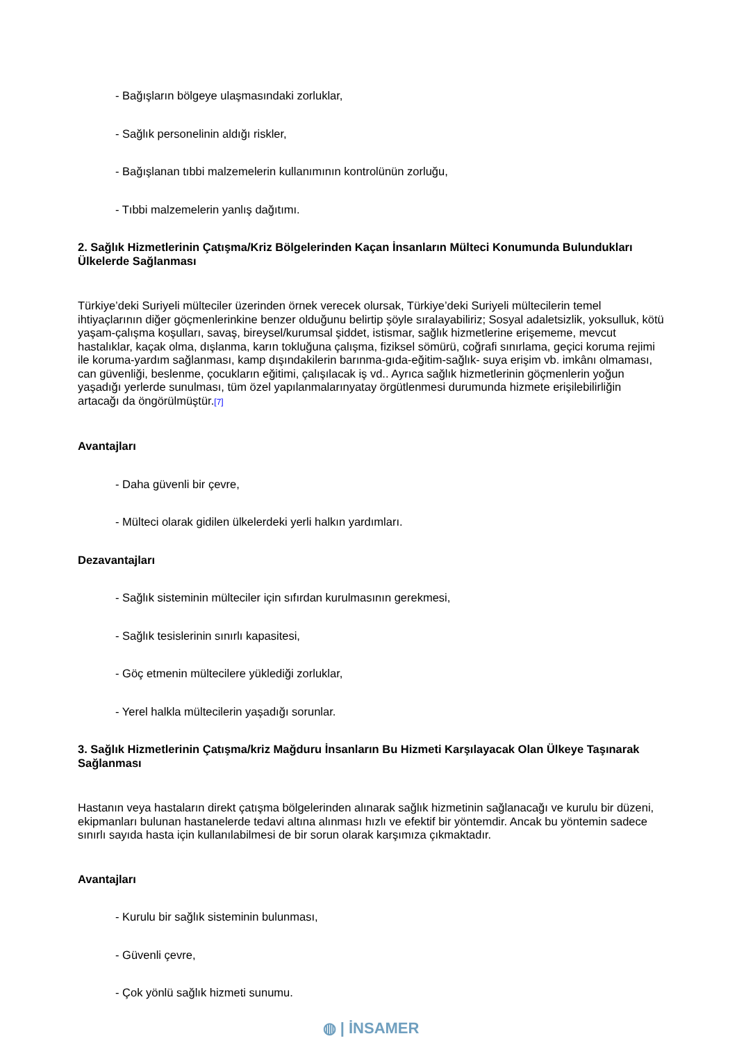- Bağışların bölgeye ulaşmasındaki zorluklar,
- Sağlık personelinin aldığı riskler,
- Bağışlanan tıbbi malzemelerin kullanımının kontrolünün zorluğu,
- Tıbbi malzemelerin yanlış dağıtımı.
2. Sağlık Hizmetlerinin Çatışma/Kriz Bölgelerinden Kaçan İnsanların Mülteci Konumunda Bulundukları Ülkelerde Sağlanması
Türkiye’deki Suriyeli mülteciler üzerinden örnek verecek olursak, Türkiye’deki Suriyeli mültecilerin temel ihtiyaçlarının diğer göçmenlerinkine benzer olduğunu belirtip şöyle sıralayabiliriz; Sosyal adaletsizlik, yoksulluk, kötü yaşam-çalışma koşulları, savaş, bireysel/kurumsal şiddet, istismar, sağlık hizmetlerine erişememe, mevcut hastalıklar, kaçak olma, dışlanma, karın tokluğuna çalışma, fiziksel sömürü, coğrafi sınırlama, geçici koruma rejimi ile koruma-yardım sağlanması, kamp dışındakilerin barınma-gıda-eğitim-sağlık- suya erişim vb. imkânı olmaması, can güvenliği, beslenme, çocukların eğitimi, çalışılacak iş vd.. Ayrıca sağlık hizmetlerinin göçmenlerin yoğun yaşadığı yerlerde sunulması, tüm özel yapılanmalarınyatay örgütlenmesi durumunda hizmete erişilebilirliğin artacağı da öngörülmüştür.[7]
Avantajları
- Daha güvenli bir çevre,
- Mülteci olarak gidilen ülkelerdeki yerli halkın yardımları.
Dezavantajları
- Sağlık sisteminin mülteciler için sıfırdan kurulmasının gerekmesi,
- Sağlık tesislerinin sınırlı kapasitesi,
- Göç etmenin mültecilere yüklediği zorluklar,
- Yerel halkla mültecilerin yaşadığı sorunlar.
3. Sağlık Hizmetlerinin Çatışma/kriz Mağduru İnsanların Bu Hizmeti Karşılayacak Olan Ülkeye Taşınarak Sağlanması
Hastanın veya hastaların direkt çatışma bölgelerinden alınarak sağlık hizmetinin sağlanacağı ve kurulu bir düzeni, ekipmanları bulunan hastanelerde tedavi altına alınması hızlı ve efektif bir yöntemdir. Ancak bu yöntemin sadece sınırlı sayıda hasta için kullanılabilmesi de bir sorun olarak karşımıza çıkmaktadır.
Avantajları
- Kurulu bir sağlık sisteminin bulunması,
- Güvenli çevre,
- Çok yönlü sağlık hizmeti sunumu.
◍ | İNSAMER